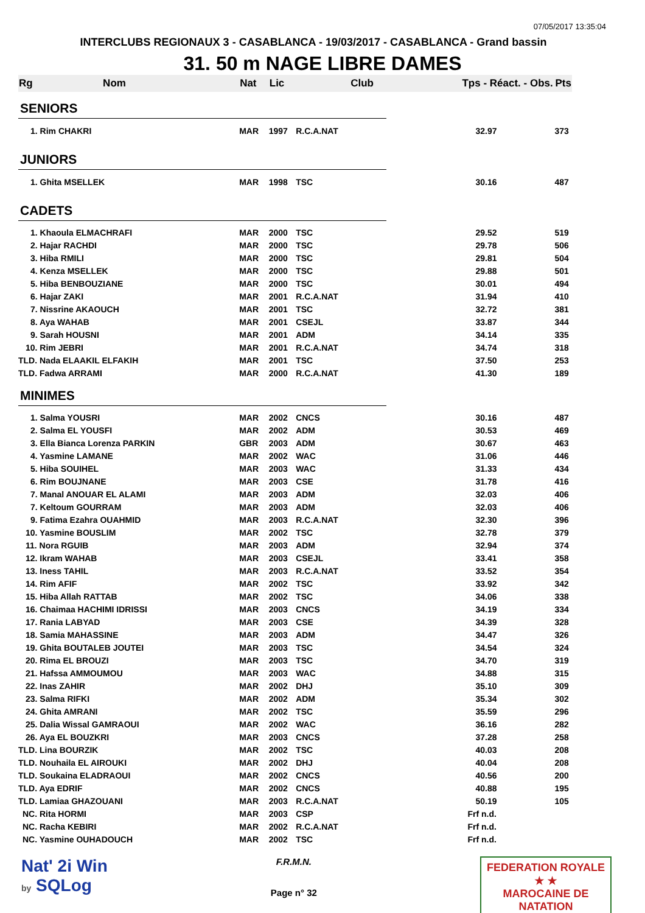07/05/2017 13:35:04
INTERCLUBS REGIONAUX 3 - CASABLANCA - 19/03/2017 - CASABLANCA - Grand bassin
31. 50 m NAGE LIBRE DAMES
| Rg | Nom | Nat | Lic | Club | Tps - Réact. - Obs. | Pts |
| --- | --- | --- | --- | --- | --- | --- |
| SENIORS | | | | | | |
| 1. Rim CHAKRI | | MAR | 1997 | R.C.A.NAT | 32.97 | 373 |
| JUNIORS | | | | | | |
| 1. Ghita MSELLEK | | MAR | 1998 | TSC | 30.16 | 487 |
| CADETS | | | | | | |
| 1. Khaoula ELMACHRAFI | | MAR | 2000 | TSC | 29.52 | 519 |
| 2. Hajar RACHDI | | MAR | 2000 | TSC | 29.78 | 506 |
| 3. Hiba RMILI | | MAR | 2000 | TSC | 29.81 | 504 |
| 4. Kenza MSELLEK | | MAR | 2000 | TSC | 29.88 | 501 |
| 5. Hiba BENBOUZIANE | | MAR | 2000 | TSC | 30.01 | 494 |
| 6. Hajar ZAKI | | MAR | 2001 | R.C.A.NAT | 31.94 | 410 |
| 7. Nissrine AKAOUCH | | MAR | 2001 | TSC | 32.72 | 381 |
| 8. Aya WAHAB | | MAR | 2001 | CSEJL | 33.87 | 344 |
| 9. Sarah HOUSNI | | MAR | 2001 | ADM | 34.14 | 335 |
| 10. Rim JEBRI | | MAR | 2001 | R.C.A.NAT | 34.74 | 318 |
| TLD. Nada ELAAKIL ELFAKIH | | MAR | 2001 | TSC | 37.50 | 253 |
| TLD. Fadwa ARRAMI | | MAR | 2000 | R.C.A.NAT | 41.30 | 189 |
| MINIMES | | | | | | |
| 1. Salma YOUSRI | | MAR | 2002 | CNCS | 30.16 | 487 |
| 2. Salma EL YOUSFI | | MAR | 2002 | ADM | 30.53 | 469 |
| 3. Ella Bianca Lorenza PARKIN | | GBR | 2003 | ADM | 30.67 | 463 |
| 4. Yasmine LAMANE | | MAR | 2002 | WAC | 31.06 | 446 |
| 5. Hiba SOUIHEL | | MAR | 2003 | WAC | 31.33 | 434 |
| 6. Rim BOUJNANE | | MAR | 2003 | CSE | 31.78 | 416 |
| 7. Manal ANOUAR EL ALAMI | | MAR | 2003 | ADM | 32.03 | 406 |
| 7. Keltoum GOURRAM | | MAR | 2003 | ADM | 32.03 | 406 |
| 9. Fatima Ezahra OUAHMID | | MAR | 2003 | R.C.A.NAT | 32.30 | 396 |
| 10. Yasmine BOUSLIM | | MAR | 2002 | TSC | 32.78 | 379 |
| 11. Nora RGUIB | | MAR | 2003 | ADM | 32.94 | 374 |
| 12. Ikram WAHAB | | MAR | 2003 | CSEJL | 33.41 | 358 |
| 13. Iness TAHIL | | MAR | 2003 | R.C.A.NAT | 33.52 | 354 |
| 14. Rim AFIF | | MAR | 2002 | TSC | 33.92 | 342 |
| 15. Hiba Allah RATTAB | | MAR | 2002 | TSC | 34.06 | 338 |
| 16. Chaimaa HACHIMI IDRISSI | | MAR | 2003 | CNCS | 34.19 | 334 |
| 17. Rania LABYAD | | MAR | 2003 | CSE | 34.39 | 328 |
| 18. Samia MAHASSINE | | MAR | 2003 | ADM | 34.47 | 326 |
| 19. Ghita BOUTALEB JOUTEI | | MAR | 2003 | TSC | 34.54 | 324 |
| 20. Rima EL BROUZI | | MAR | 2003 | TSC | 34.70 | 319 |
| 21. Hafssa AMMOUMOU | | MAR | 2003 | WAC | 34.88 | 315 |
| 22. Inas ZAHIR | | MAR | 2002 | DHJ | 35.10 | 309 |
| 23. Salma RIFKI | | MAR | 2002 | ADM | 35.34 | 302 |
| 24. Ghita AMRANI | | MAR | 2002 | TSC | 35.59 | 296 |
| 25. Dalia Wissal GAMRAOUI | | MAR | 2002 | WAC | 36.16 | 282 |
| 26. Aya EL BOUZKRI | | MAR | 2003 | CNCS | 37.28 | 258 |
| TLD. Lina BOURZIK | | MAR | 2002 | TSC | 40.03 | 208 |
| TLD. Nouhaila EL AIROUKI | | MAR | 2002 | DHJ | 40.04 | 208 |
| TLD. Soukaina ELADRAOUI | | MAR | 2002 | CNCS | 40.56 | 200 |
| TLD. Aya EDRIF | | MAR | 2002 | CNCS | 40.88 | 195 |
| TLD. Lamiaa GHAZOUANI | | MAR | 2003 | R.C.A.NAT | 50.19 | 105 |
| NC. Rita HORMI | | MAR | 2003 | CSP | Frf n.d. | |
| NC. Racha KEBIRI | | MAR | 2002 | R.C.A.NAT | Frf n.d. | |
| NC. Yasmine OUHADOUCH | | MAR | 2002 | TSC | Frf n.d. | |
Nat' 2i Win
by SQLog
F.R.M.N.
Page n° 32
FEDERATION ROYALE
★ ★
MAROCAINE DE NATATION